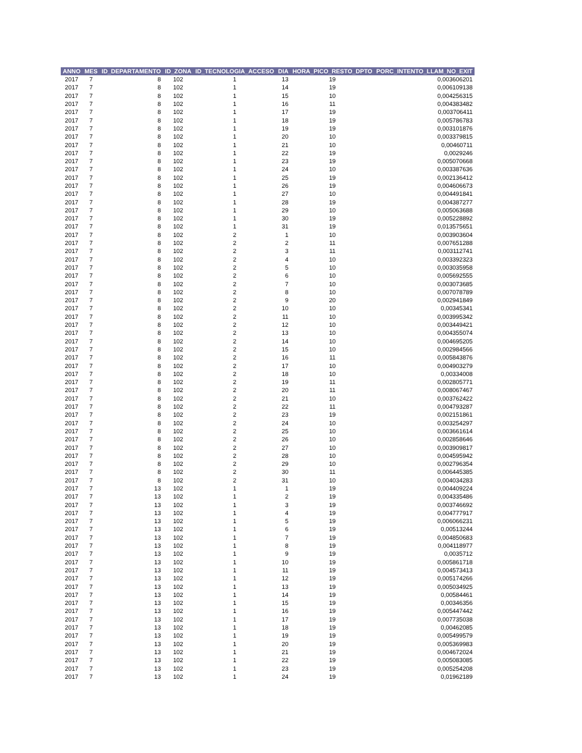| ANNO | MES | ID_DEPARTAMENTO | ID_ZONA | ID_TECNOLOGIA_ACCESO | DIA | HORA_PICO_RESTO_DPTO | PORC_INTENTO_LLAM_NO_EXIT |
| --- | --- | --- | --- | --- | --- | --- | --- |
| 2017 | 7 | 8 | 102 | 1 | 13 | 19 | 0,003606201 |
| 2017 | 7 | 8 | 102 | 1 | 14 | 19 | 0,006109138 |
| 2017 | 7 | 8 | 102 | 1 | 15 | 10 | 0,004256315 |
| 2017 | 7 | 8 | 102 | 1 | 16 | 11 | 0,004383482 |
| 2017 | 7 | 8 | 102 | 1 | 17 | 19 | 0,003706411 |
| 2017 | 7 | 8 | 102 | 1 | 18 | 19 | 0,005786783 |
| 2017 | 7 | 8 | 102 | 1 | 19 | 19 | 0,003101876 |
| 2017 | 7 | 8 | 102 | 1 | 20 | 10 | 0,003379815 |
| 2017 | 7 | 8 | 102 | 1 | 21 | 10 | 0,00460711 |
| 2017 | 7 | 8 | 102 | 1 | 22 | 19 | 0,0029246 |
| 2017 | 7 | 8 | 102 | 1 | 23 | 19 | 0,005070668 |
| 2017 | 7 | 8 | 102 | 1 | 24 | 10 | 0,003387636 |
| 2017 | 7 | 8 | 102 | 1 | 25 | 19 | 0,002136412 |
| 2017 | 7 | 8 | 102 | 1 | 26 | 19 | 0,004606673 |
| 2017 | 7 | 8 | 102 | 1 | 27 | 10 | 0,004491841 |
| 2017 | 7 | 8 | 102 | 1 | 28 | 19 | 0,004387277 |
| 2017 | 7 | 8 | 102 | 1 | 29 | 10 | 0,005063688 |
| 2017 | 7 | 8 | 102 | 1 | 30 | 19 | 0,005228892 |
| 2017 | 7 | 8 | 102 | 1 | 31 | 19 | 0,013575651 |
| 2017 | 7 | 8 | 102 | 2 | 1 | 10 | 0,003903604 |
| 2017 | 7 | 8 | 102 | 2 | 2 | 11 | 0,007651288 |
| 2017 | 7 | 8 | 102 | 2 | 3 | 11 | 0,003112741 |
| 2017 | 7 | 8 | 102 | 2 | 4 | 10 | 0,003392323 |
| 2017 | 7 | 8 | 102 | 2 | 5 | 10 | 0,003035958 |
| 2017 | 7 | 8 | 102 | 2 | 6 | 10 | 0,005692555 |
| 2017 | 7 | 8 | 102 | 2 | 7 | 10 | 0,003073685 |
| 2017 | 7 | 8 | 102 | 2 | 8 | 10 | 0,007078789 |
| 2017 | 7 | 8 | 102 | 2 | 9 | 20 | 0,002941849 |
| 2017 | 7 | 8 | 102 | 2 | 10 | 10 | 0,00345341 |
| 2017 | 7 | 8 | 102 | 2 | 11 | 10 | 0,003995342 |
| 2017 | 7 | 8 | 102 | 2 | 12 | 10 | 0,003449421 |
| 2017 | 7 | 8 | 102 | 2 | 13 | 10 | 0,004355074 |
| 2017 | 7 | 8 | 102 | 2 | 14 | 10 | 0,004695205 |
| 2017 | 7 | 8 | 102 | 2 | 15 | 10 | 0,002984566 |
| 2017 | 7 | 8 | 102 | 2 | 16 | 11 | 0,005843876 |
| 2017 | 7 | 8 | 102 | 2 | 17 | 10 | 0,004903279 |
| 2017 | 7 | 8 | 102 | 2 | 18 | 10 | 0,00334008 |
| 2017 | 7 | 8 | 102 | 2 | 19 | 11 | 0,002805771 |
| 2017 | 7 | 8 | 102 | 2 | 20 | 11 | 0,008067467 |
| 2017 | 7 | 8 | 102 | 2 | 21 | 10 | 0,003762422 |
| 2017 | 7 | 8 | 102 | 2 | 22 | 11 | 0,004793287 |
| 2017 | 7 | 8 | 102 | 2 | 23 | 19 | 0,002151861 |
| 2017 | 7 | 8 | 102 | 2 | 24 | 10 | 0,003254297 |
| 2017 | 7 | 8 | 102 | 2 | 25 | 10 | 0,003661614 |
| 2017 | 7 | 8 | 102 | 2 | 26 | 10 | 0,002858646 |
| 2017 | 7 | 8 | 102 | 2 | 27 | 10 | 0,003909817 |
| 2017 | 7 | 8 | 102 | 2 | 28 | 10 | 0,004595942 |
| 2017 | 7 | 8 | 102 | 2 | 29 | 10 | 0,002796354 |
| 2017 | 7 | 8 | 102 | 2 | 30 | 11 | 0,006445385 |
| 2017 | 7 | 8 | 102 | 2 | 31 | 10 | 0,004034283 |
| 2017 | 7 | 13 | 102 | 1 | 1 | 19 | 0,004409224 |
| 2017 | 7 | 13 | 102 | 1 | 2 | 19 | 0,004335486 |
| 2017 | 7 | 13 | 102 | 1 | 3 | 19 | 0,003746692 |
| 2017 | 7 | 13 | 102 | 1 | 4 | 19 | 0,004777917 |
| 2017 | 7 | 13 | 102 | 1 | 5 | 19 | 0,006066231 |
| 2017 | 7 | 13 | 102 | 1 | 6 | 19 | 0,00513244 |
| 2017 | 7 | 13 | 102 | 1 | 7 | 19 | 0,004850683 |
| 2017 | 7 | 13 | 102 | 1 | 8 | 19 | 0,004118977 |
| 2017 | 7 | 13 | 102 | 1 | 9 | 19 | 0,0035712 |
| 2017 | 7 | 13 | 102 | 1 | 10 | 19 | 0,005861718 |
| 2017 | 7 | 13 | 102 | 1 | 11 | 19 | 0,004573413 |
| 2017 | 7 | 13 | 102 | 1 | 12 | 19 | 0,005174266 |
| 2017 | 7 | 13 | 102 | 1 | 13 | 19 | 0,005034925 |
| 2017 | 7 | 13 | 102 | 1 | 14 | 19 | 0,00584461 |
| 2017 | 7 | 13 | 102 | 1 | 15 | 19 | 0,00346356 |
| 2017 | 7 | 13 | 102 | 1 | 16 | 19 | 0,005447442 |
| 2017 | 7 | 13 | 102 | 1 | 17 | 19 | 0,007735038 |
| 2017 | 7 | 13 | 102 | 1 | 18 | 19 | 0,00462085 |
| 2017 | 7 | 13 | 102 | 1 | 19 | 19 | 0,005499579 |
| 2017 | 7 | 13 | 102 | 1 | 20 | 19 | 0,005369983 |
| 2017 | 7 | 13 | 102 | 1 | 21 | 19 | 0,004672024 |
| 2017 | 7 | 13 | 102 | 1 | 22 | 19 | 0,005083085 |
| 2017 | 7 | 13 | 102 | 1 | 23 | 19 | 0,005254208 |
| 2017 | 7 | 13 | 102 | 1 | 24 | 19 | 0,01962189 |